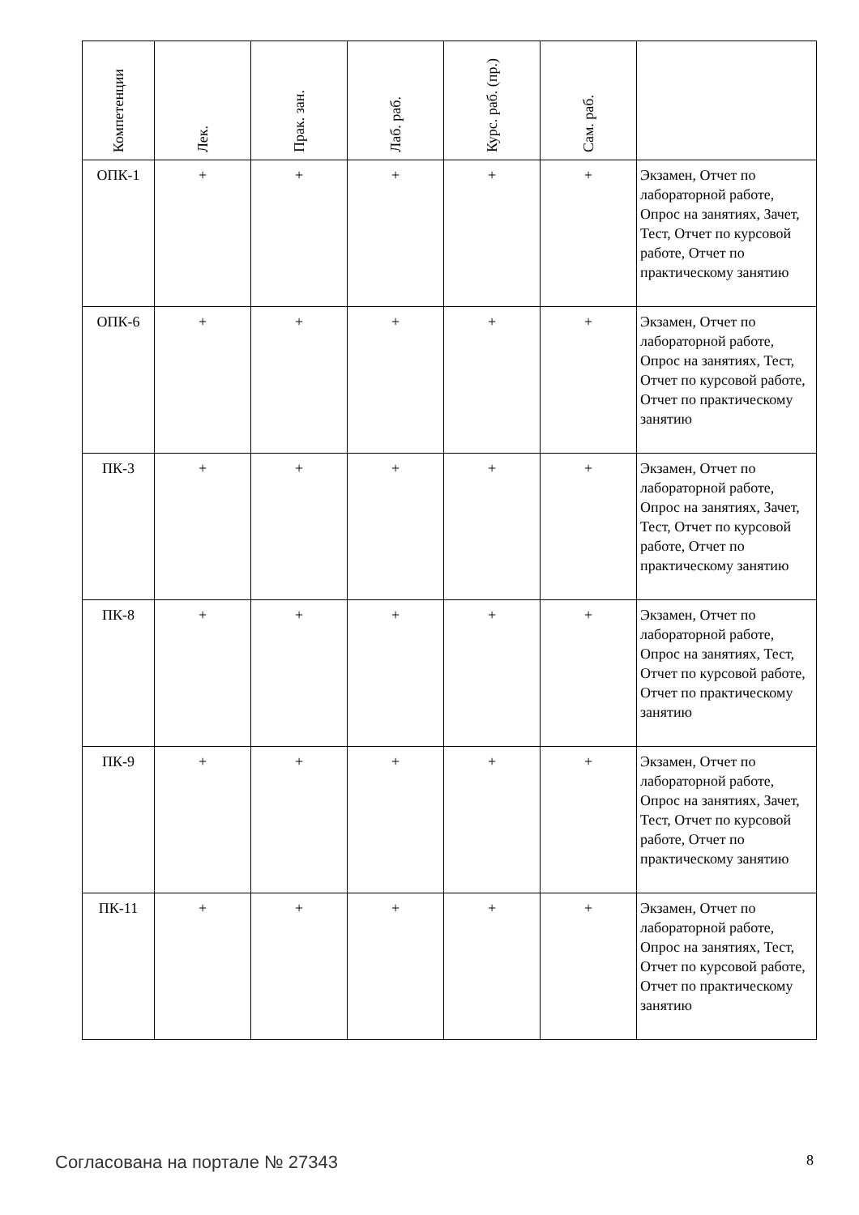| Компетенции | Лек. | Прак. зан. | Лаб. раб. | Курс. раб. (пр.) | Сам. раб. | |
| --- | --- | --- | --- | --- | --- | --- |
| ОПК-1 | + | + | + | + | + | Экзамен, Отчет по лабораторной работе, Опрос на занятиях, Зачет, Тест, Отчет по курсовой работе, Отчет по практическому занятию |
| ОПК-6 | + | + | + | + | + | Экзамен, Отчет по лабораторной работе, Опрос на занятиях, Тест, Отчет по курсовой работе, Отчет по практическому занятию |
| ПК-3 | + | + | + | + | + | Экзамен, Отчет по лабораторной работе, Опрос на занятиях, Зачет, Тест, Отчет по курсовой работе, Отчет по практическому занятию |
| ПК-8 | + | + | + | + | + | Экзамен, Отчет по лабораторной работе, Опрос на занятиях, Тест, Отчет по курсовой работе, Отчет по практическому занятию |
| ПК-9 | + | + | + | + | + | Экзамен, Отчет по лабораторной работе, Опрос на занятиях, Зачет, Тест, Отчет по курсовой работе, Отчет по практическому занятию |
| ПК-11 | + | + | + | + | + | Экзамен, Отчет по лабораторной работе, Опрос на занятиях, Тест, Отчет по курсовой работе, Отчет по практическому занятию |
Согласована на портале № 27343 8